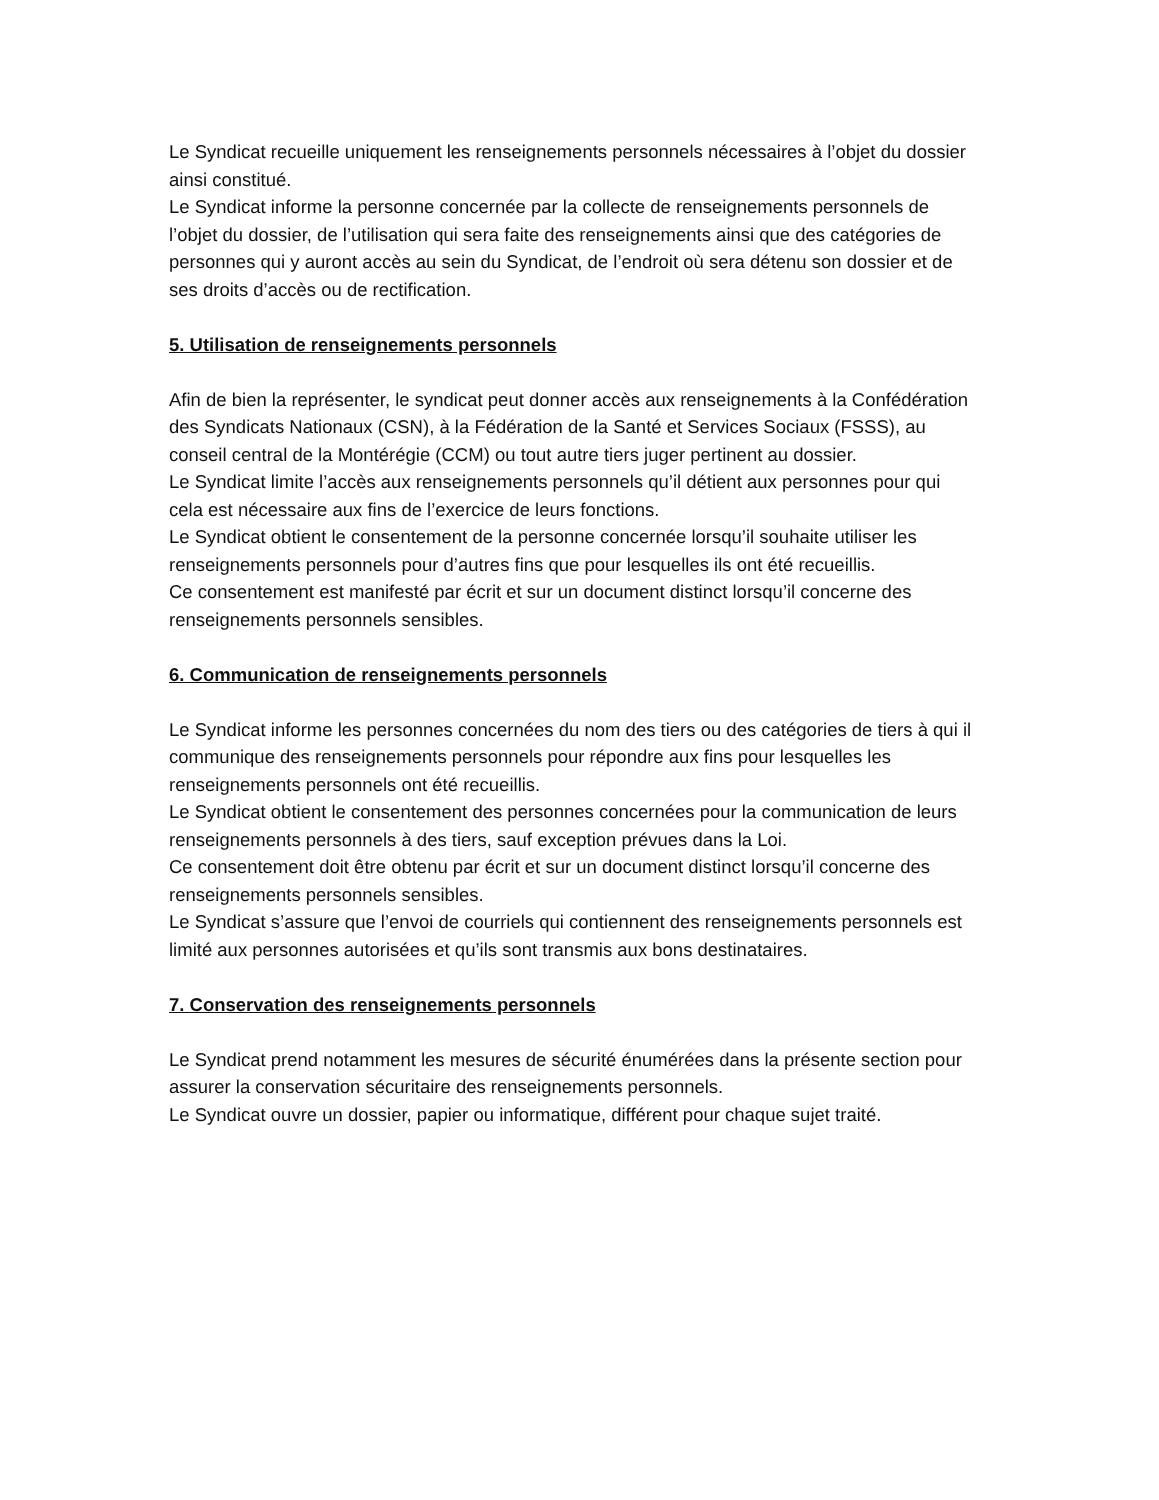Le Syndicat recueille uniquement les renseignements personnels nécessaires à l’objet du dossier ainsi constitué.
Le Syndicat informe la personne concernée par la collecte de renseignements personnels de l’objet du dossier, de l’utilisation qui sera faite des renseignements ainsi que des catégories de personnes qui y auront accès au sein du Syndicat, de l’endroit où sera détenu son dossier et de ses droits d’accès ou de rectification.
5. Utilisation de renseignements personnels
Afin de bien la représenter, le syndicat peut donner accès aux renseignements à la Confédération des Syndicats Nationaux (CSN), à la Fédération de la Santé et Services Sociaux (FSSS), au conseil central de la Montérégie (CCM) ou tout autre tiers juger pertinent au dossier.
Le Syndicat limite l’accès aux renseignements personnels qu’il détient aux personnes pour qui cela est nécessaire aux fins de l’exercice de leurs fonctions.
Le Syndicat obtient le consentement de la personne concernée lorsqu’il souhaite utiliser les renseignements personnels pour d’autres fins que pour lesquelles ils ont été recueillis.
Ce consentement est manifesté par écrit et sur un document distinct lorsqu’il concerne des renseignements personnels sensibles.
6. Communication de renseignements personnels
Le Syndicat informe les personnes concernées du nom des tiers ou des catégories de tiers à qui il communique des renseignements personnels pour répondre aux fins pour lesquelles les renseignements personnels ont été recueillis.
Le Syndicat obtient le consentement des personnes concernées pour la communication de leurs renseignements personnels à des tiers, sauf exception prévues dans la Loi.
Ce consentement doit être obtenu par écrit et sur un document distinct lorsqu’il concerne des renseignements personnels sensibles.
Le Syndicat s’assure que l’envoi de courriels qui contiennent des renseignements personnels est limité aux personnes autorisées et qu’ils sont transmis aux bons destinataires.
7. Conservation des renseignements personnels
Le Syndicat prend notamment les mesures de sécurité énumérées dans la présente section pour assurer la conservation sécuritaire des renseignements personnels.
Le Syndicat ouvre un dossier, papier ou informatique, différent pour chaque sujet traité.